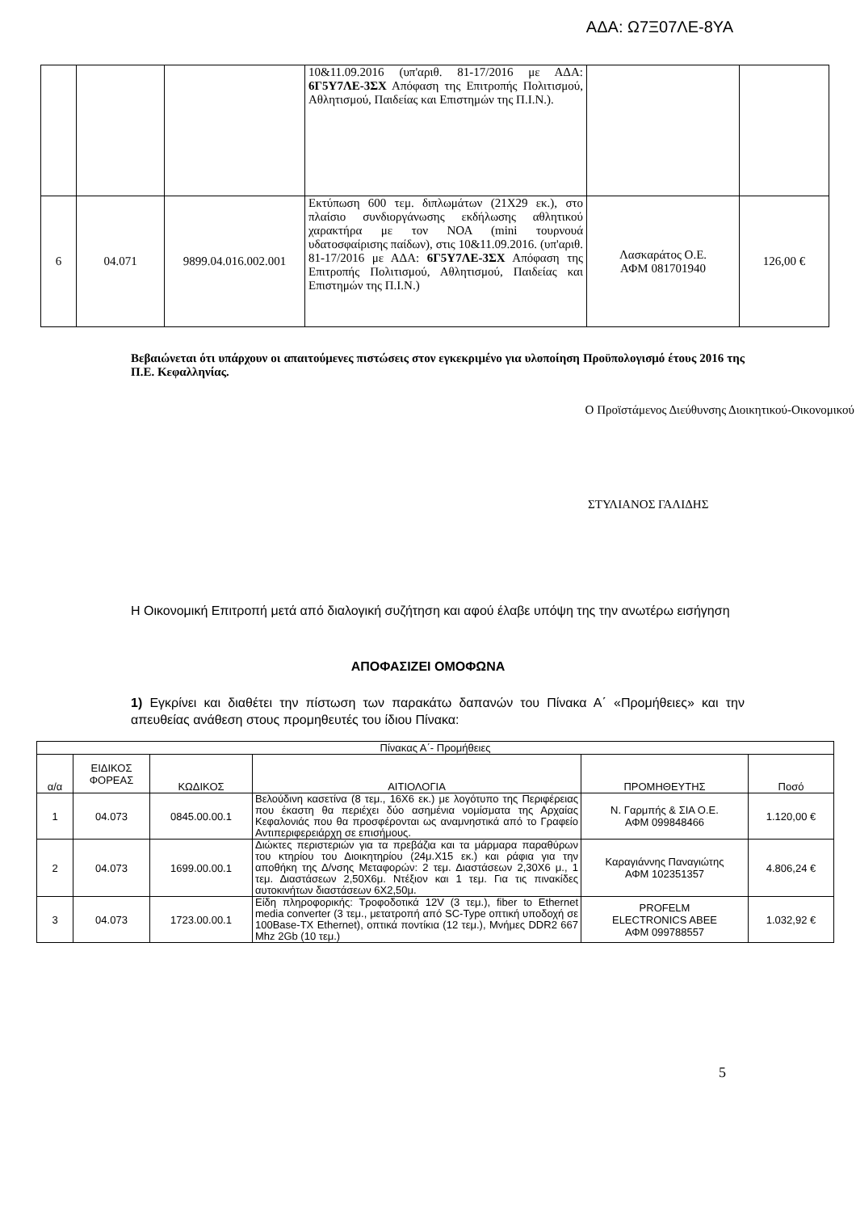ΑΔΑ: Ω7Ξ07ΛΕ-8ΥΑ
| | | | 10&11.09.2016 (υπ'αριθ. 81-17/2016 με ΑΔΑ: 6Γ5Υ7ΛΕ-3ΣΧ Απόφαση της Επιτροπής Πολιτισμού, Αθλητισμού, Παιδείας και Επιστημών της Π.Ι.Ν.). | | |
| 6 | 04.071 | 9899.04.016.002.001 | Εκτύπωση 600 τεμ. διπλωμάτων (21Χ29 εκ.), στο πλαίσιο συνδιοργάνωσης εκδήλωσης αθλητικού χαρακτήρα με τον ΝΟΑ (mini τουρνουά υδατοσφαίρισης παίδων), στις 10&11.09.2016. (υπ'αριθ. 81-17/2016 με ΑΔΑ: 6Γ5Υ7ΛΕ-3ΣΧ Απόφαση της Επιτροπής Πολιτισμού, Αθλητισμού, Παιδείας και Επιστημών της Π.Ι.Ν.) | Λασκαράτος Ο.Ε. ΑΦΜ 081701940 | 126,00 € |
Βεβαιώνεται ότι υπάρχουν οι απαιτούμενες πιστώσεις στον εγκεκριμένο για υλοποίηση Προϋπολογισμό έτους 2016 της Π.Ε. Κεφαλληνίας.
Ο Προϊστάμενος Διεύθυνσης Διοικητικού-Οικονομικού
ΣΤΥΛΙΑΝΟΣ ΓΑΛΙΔΗΣ
Η Οικονομική Επιτροπή μετά από διαλογική συζήτηση και αφού έλαβε υπόψη της την ανωτέρω εισήγηση
ΑΠΟΦΑΣΙΖΕΙ ΟΜΟΦΩΝΑ
1) Εγκρίνει και διαθέτει την πίστωση των παρακάτω δαπανών του Πίνακα Α΄ «Προμήθειες» και την απευθείας ανάθεση στους προμηθευτές του ίδιου Πίνακα:
| Πίνακας Α΄- Προμήθειες | | | | | |
| --- | --- | --- | --- | --- | --- |
| α/α | ΕΙΔΙΚΟΣ ΦΟΡΕΑΣ | ΚΩΔΙΚΟΣ | ΑΙΤΙΟΛΟΓΙΑ | ΠΡΟΜΗΘΕΥΤΗΣ | Ποσό |
| 1 | 04.073 | 0845.00.00.1 | Βελούδινη κασετίνα (8 τεμ., 16Χ6 εκ.) με λογότυπο της Περιφέρειας που έκαστη θα περιέχει δύο ασημένια νομίσματα της Αρχαίας Κεφαλονιάς που θα προσφέρονται ως αναμνηστικά από το Γραφείο Αντιπεριφερειάρχη σε επισήμους. | Ν. Γαρμπής & ΣΙΑ Ο.Ε. ΑΦΜ 099848466 | 1.120,00 € |
| 2 | 04.073 | 1699.00.00.1 | Διώκτες περιστεριών για τα πρεβάζια και τα μάρμαρα παραθύρων του κτηρίου του Διοικητηρίου (24μ.Χ15 εκ.) και ράφια για την αποθήκη της Δ/νσης Μεταφορών: 2 τεμ. Διαστάσεων 2,30Χ6 μ., 1 τεμ. Διαστάσεων 2,50Χ6μ. Ντέξιον και 1 τεμ. Για τις πινακίδες αυτοκινήτων διαστάσεων 6Χ2,50μ. | Καραγιάννης Παναγιώτης ΑΦΜ 102351357 | 4.806,24 € |
| 3 | 04.073 | 1723.00.00.1 | Είδη πληροφορικής: Τροφοδοτικά 12V (3 τεμ.), fiber to Ethernet media converter (3 τεμ., μετατροπή από SC-Type οπτική υποδοχή σε 100Base-TX Ethernet), οπτικά ποντίκια (12 τεμ.), Μνήμες DDR2 667 Mhz 2Gb (10 τεμ.) | PROFELM ELECTRONICS ABEE ΑΦΜ 099788557 | 1.032,92 € |
5